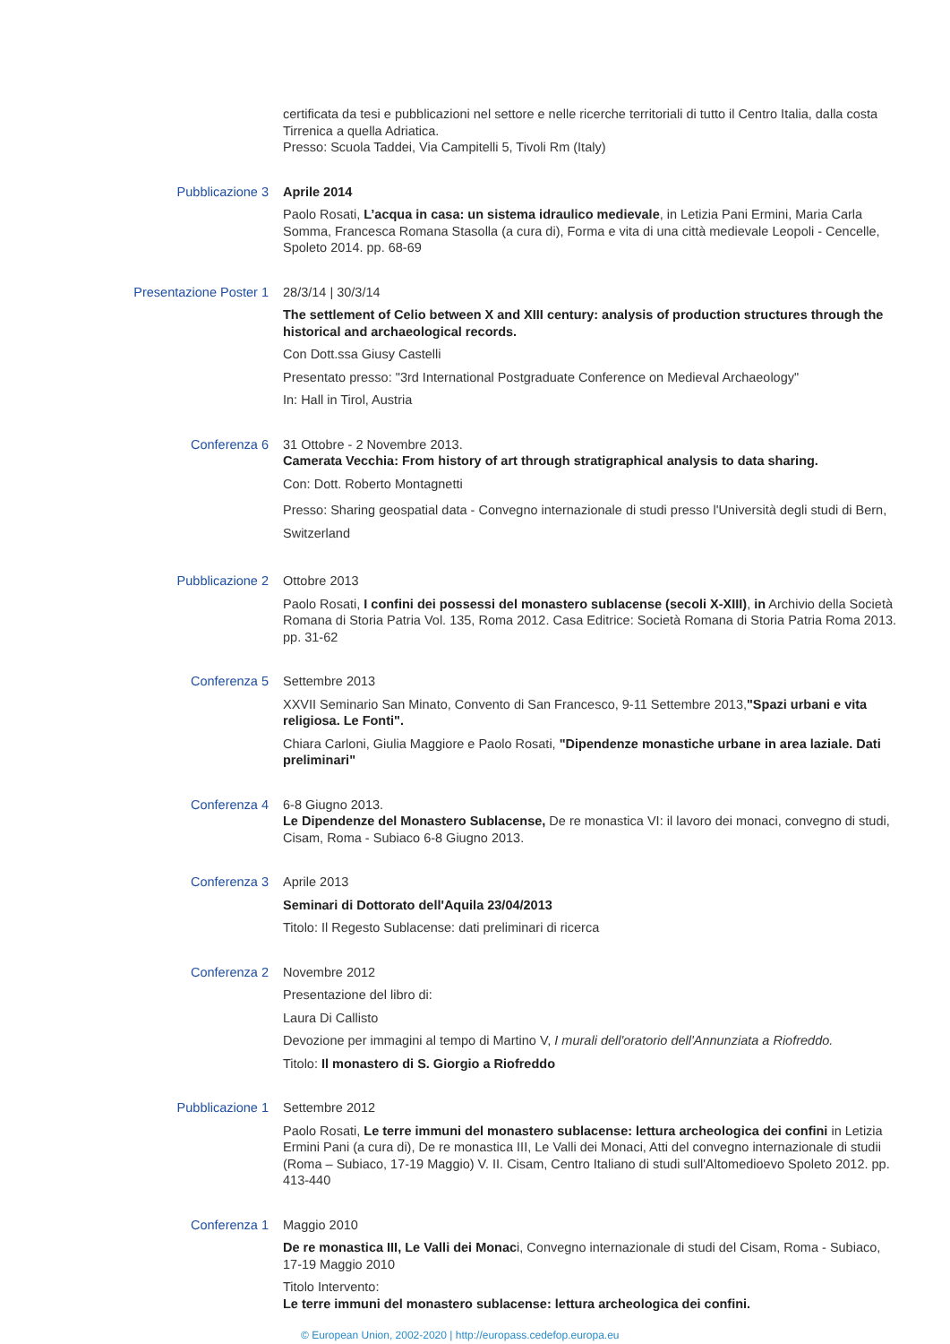certificata da tesi e pubblicazioni nel settore e nelle ricerche territoriali di tutto il Centro Italia, dalla costa Tirrenica a quella Adriatica.
Presso: Scuola Taddei, Via Campitelli 5, Tivoli Rm (Italy)
Pubblicazione 3 Aprile 2014
Paolo Rosati, L’acqua in casa: un sistema idraulico medievale, in Letizia Pani Ermini, Maria Carla Somma, Francesca Romana Stasolla (a cura di), Forma e vita di una città medievale Leopoli - Cencelle, Spoleto 2014. pp. 68-69
Presentazione Poster 1 28/3/14 | 30/3/14
The settlement of Celio between X and XIII century: analysis of production structures through the historical and archaeological records.
Con Dott.ssa Giusy Castelli
Presentato presso: "3rd International Postgraduate Conference on Medieval Archaeology"
In: Hall in Tirol, Austria
Conferenza 6 31 Ottobre - 2 Novembre 2013.
Camerata Vecchia: From history of art through stratigraphical analysis to data sharing.
Con: Dott. Roberto Montagnetti
Presso: Sharing geospatial data - Convegno internazionale di studi presso l'Università degli studi di Bern, Switzerland
Pubblicazione 2 Ottobre 2013
Paolo Rosati, I confini dei possessi del monastero sublacense (secoli X-XIII), in Archivio della Società Romana di Storia Patria Vol. 135, Roma 2012. Casa Editrice: Società Romana di Storia Patria Roma 2013. pp. 31-62
Conferenza 5 Settembre 2013
XXVII Seminario San Minato, Convento di San Francesco, 9-11 Settembre 2013,"Spazi urbani e vita religiosa. Le Fonti".
Chiara Carloni, Giulia Maggiore e Paolo Rosati, "Dipendenze monastiche urbane in area laziale. Dati preliminari"
Conferenza 4 6-8 Giugno 2013.
Le Dipendenze del Monastero Sublacense, De re monastica VI: il lavoro dei monaci, convegno di studi, Cisam, Roma - Subiaco 6-8 Giugno 2013.
Conferenza 3 Aprile 2013
Seminari di Dottorato dell'Aquila 23/04/2013
Titolo: Il Regesto Sublacense: dati preliminari di ricerca
Conferenza 2 Novembre 2012
Presentazione del libro di:
Laura Di Callisto
Devozione per immagini al tempo di Martino V, I murali dell'oratorio dell'Annunziata a Riofreddo.
Titolo: Il monastero di S. Giorgio a Riofreddo
Pubblicazione 1 Settembre 2012
Paolo Rosati, Le terre immuni del monastero sublacense: lettura archeologica dei confini in Letizia Ermini Pani (a cura di), De re monastica III, Le Valli dei Monaci, Atti del convegno internazionale di studii (Roma – Subiaco, 17-19 Maggio) V. II. Cisam, Centro Italiano di studi sull'Altomedioevo Spoleto 2012. pp. 413-440
Conferenza 1 Maggio 2010
De re monastica III, Le Valli dei Monaci, Convegno internazionale di studi del Cisam, Roma - Subiaco, 17-19 Maggio 2010
Titolo Intervento:
Le terre immuni del monastero sublacense: lettura archeologica dei confini.
© European Union, 2002-2020 | http://europass.cedefop.europa.eu